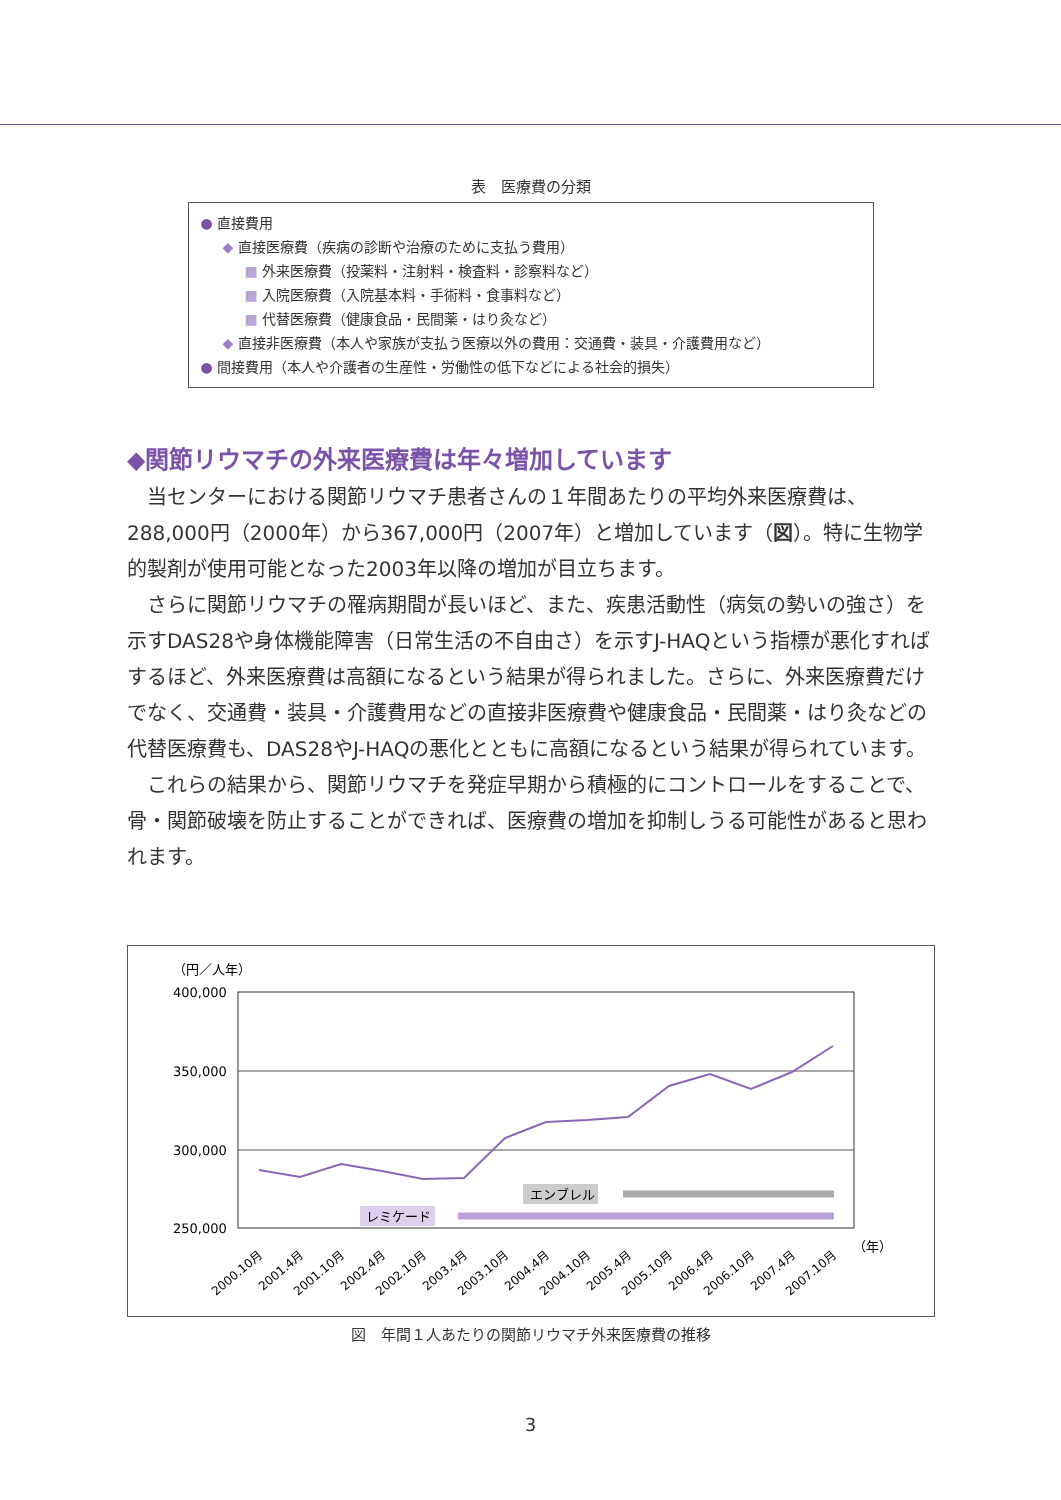表　医療費の分類
● 直接費用
◆ 直接医療費（疾病の診断や治療のために支払う費用）
■ 外来医療費（投薬料・注射料・検査料・診察料など）
■ 入院医療費（入院基本料・手術料・食事料など）
■ 代替医療費（健康食品・民間薬・はり灸など）
◆ 直接非医療費（本人や家族が支払う医療以外の費用：交通費・装具・介護費用など）
● 間接費用（本人や介護者の生産性・労働性の低下などによる社会的損失）
◆関節リウマチの外来医療費は年々増加しています
当センターにおける関節リウマチ患者さんの１年間あたりの平均外来医療費は、288,000円（2000年）から367,000円（2007年）と増加しています（図）。特に生物学的製剤が使用可能となった2003年以降の増加が目立ちます。
さらに関節リウマチの罹病期間が長いほど、また、疾患活動性（病気の勢いの強さ）を示すDAS28や身体機能障害（日常生活の不自由さ）を示すJ-HAQという指標が悪化すればするほど、外来医療費は高額になるという結果が得られました。さらに、外来医療費だけでなく、交通費・装具・介護費用などの直接非医療費や健康食品・民間薬・はり灸などの代替医療費も、DAS28やJ-HAQの悪化とともに高額になるという結果が得られています。
これらの結果から、関節リウマチを発症早期から積極的にコントロールをすることで、骨・関節破壊を防止することができれば、医療費の増加を抑制しうる可能性があると思われます。
（円／人年）
400,000
350,000
300,000
250,000
エンブレル
レミケード
（年）
2000.10月
2001.4月
2001.10月
2002.4月
2002.10月
2003.4月
2003.10月
2004.4月
2004.10月
2005.4月
2005.10月
2006.4月
2006.10月
2007.4月
2007.10月
図　年間１人あたりの関節リウマチ外来医療費の推移
3